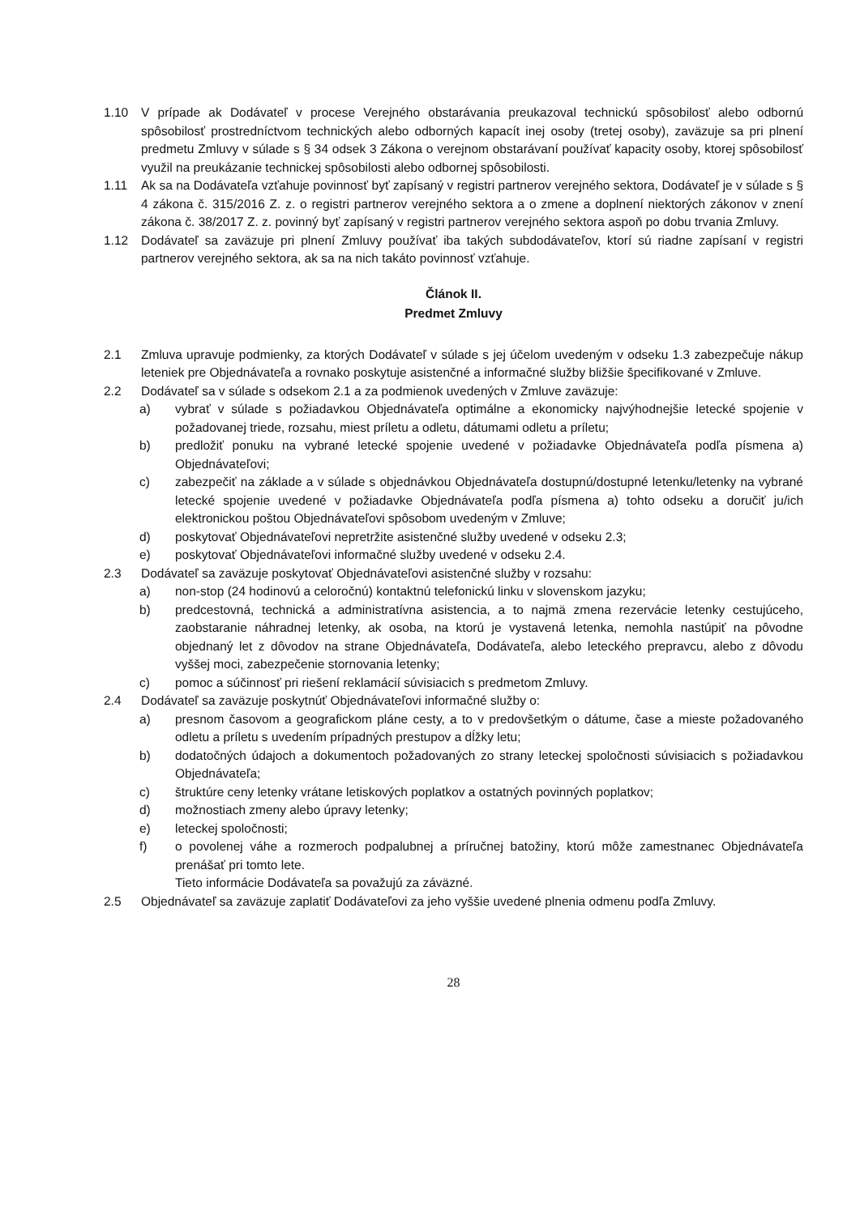1.10 V prípade ak Dodávateľ v procese Verejného obstarávania preukazoval technickú spôsobilosť alebo odbornú spôsobilosť prostredníctvom technických alebo odborných kapacít inej osoby (tretej osoby), zaväzuje sa pri plnení predmetu Zmluvy v súlade s § 34 odsek 3 Zákona o verejnom obstarávaní používať kapacity osoby, ktorej spôsobilosť využil na preukázanie technickej spôsobilosti alebo odbornej spôsobilosti.
1.11 Ak sa na Dodávateľa vzťahuje povinnosť byť zapísaný v registri partnerov verejného sektora, Dodávateľ je v súlade s § 4 zákona č. 315/2016 Z. z. o registri partnerov verejného sektora a o zmene a doplnení niektorých zákonov v znení zákona č. 38/2017 Z. z. povinný byť zapísaný v registri partnerov verejného sektora aspoň po dobu trvania Zmluvy.
1.12 Dodávateľ sa zaväzuje pri plnení Zmluvy používať iba takých subdodávateľov, ktorí sú riadne zapísaní v registri partnerov verejného sektora, ak sa na nich takáto povinnosť vzťahuje.
Článok II.
Predmet Zmluvy
2.1 Zmluva upravuje podmienky, za ktorých Dodávateľ v súlade s jej účelom uvedeným v odseku 1.3 zabezpečuje nákup leteniek pre Objednávateľa a rovnako poskytuje asistenčné a informačné služby bližšie špecifikované v Zmluve.
2.2 Dodávateľ sa v súlade s odsekom 2.1 a za podmienok uvedených v Zmluve zaväzuje:
a) vybrať v súlade s požiadavkou Objednávateľa optimálne a ekonomicky najvýhodnejšie letecké spojenie v požadovanej triede, rozsahu, miest príletu a odletu, dátumami odletu a príletu;
b) predložiť ponuku na vybrané letecké spojenie uvedené v požiadavke Objednávateľa podľa písmena a) Objednávateľovi;
c) zabezpečiť na základe a v súlade s objednávkou Objednávateľa dostupnú/dostupné letenku/letenky na vybrané letecké spojenie uvedené v požiadavke Objednávateľa podľa písmena a) tohto odseku a doručiť ju/ich elektronickou poštou Objednávateľovi spôsobom uvedeným v Zmluve;
d) poskytovať Objednávateľovi nepretržite asistenčné služby uvedené v odseku 2.3;
e) poskytovať Objednávateľovi informačné služby uvedené v odseku 2.4.
2.3 Dodávateľ sa zaväzuje poskytovať Objednávateľovi asistenčné služby v rozsahu:
a) non-stop (24 hodinovú a celoročnú) kontaktnú telefonickú linku v slovenskom jazyku;
b) predcestovná, technická a administratívna asistencia, a to najmä zmena rezervácie letenky cestujúceho, zaobstaranie náhradnej letenky, ak osoba, na ktorú je vystavená letenka, nemohla nastúpiť na pôvodne objednaný let z dôvodov na strane Objednávateľa, Dodávateľa, alebo leteckého prepravcu, alebo z dôvodu vyššej moci, zabezpečenie stornovania letenky;
c) pomoc a súčinnosť pri riešení reklamácií súvisiacich s predmetom Zmluvy.
2.4 Dodávateľ sa zaväzuje poskytnúť Objednávateľovi informačné služby o:
a) presnom časovom a geografickom pláne cesty, a to v predovšetkým o dátume, čase a mieste požadovaného odletu a príletu s uvedením prípadných prestupov a dĺžky letu;
b) dodatočných údajoch a dokumentoch požadovaných zo strany leteckej spoločnosti súvisiacich s požiadavkou Objednávateľa;
c) štruktúre ceny letenky vrátane letiskových poplatkov a ostatných povinných poplatkov;
d) možnostiach zmeny alebo úpravy letenky;
e) leteckej spoločnosti;
f) o povolenej váhe a rozmeroch podpalubnej a príručnej batožiny, ktorú môže zamestnanec Objednávateľa prenášať pri tomto lete.
Tieto informácie Dodávateľa sa považujú za záväzné.
2.5 Objednávateľ sa zaväzuje zaplatiť Dodávateľovi za jeho vyššie uvedené plnenia odmenu podľa Zmluvy.
28